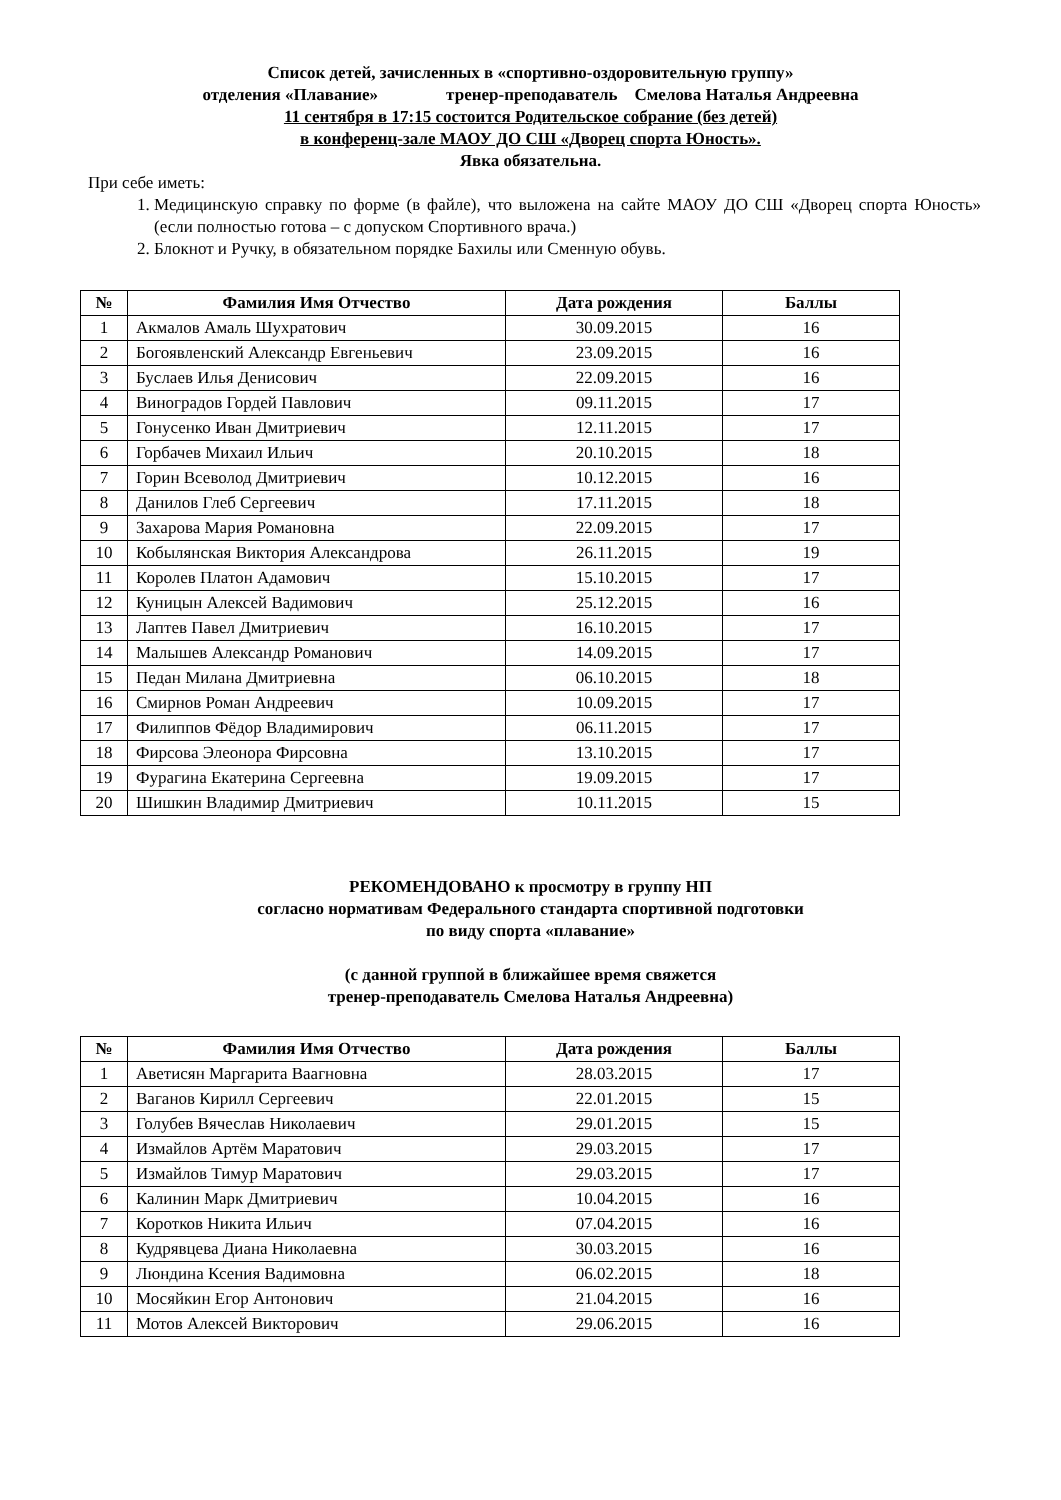Список детей, зачисленных в «спортивно-оздоровительную группу»
отделения «Плавание» тренер-преподаватель Смелова Наталья Андреевна
11 сентября в 17:15 состоится Родительское собрание (без детей)
в конференц-зале МАОУ ДО СШ «Дворец спорта Юность».
Явка обязательна.
При себе иметь:
1. Медицинскую справку по форме (в файле), что выложена на сайте МАОУ ДО СШ «Дворец спорта Юность» (если полностью готова – с допуском Спортивного врача.)
2. Блокнот и Ручку, в обязательном порядке Бахилы или Сменную обувь.
| № | Фамилия Имя Отчество | Дата рождения | Баллы |
| --- | --- | --- | --- |
| 1 | Акмалов Амаль Шухратович | 30.09.2015 | 16 |
| 2 | Богоявленский Александр Евгеньевич | 23.09.2015 | 16 |
| 3 | Буслаев Илья Денисович | 22.09.2015 | 16 |
| 4 | Виноградов Гордей Павлович | 09.11.2015 | 17 |
| 5 | Гонусенко Иван Дмитриевич | 12.11.2015 | 17 |
| 6 | Горбачев Михаил Ильич | 20.10.2015 | 18 |
| 7 | Горин Всеволод Дмитриевич | 10.12.2015 | 16 |
| 8 | Данилов Глеб Сергеевич | 17.11.2015 | 18 |
| 9 | Захарова Мария Романовна | 22.09.2015 | 17 |
| 10 | Кобылянская Виктория Александрова | 26.11.2015 | 19 |
| 11 | Королев Платон Адамович | 15.10.2015 | 17 |
| 12 | Куницын Алексей Вадимович | 25.12.2015 | 16 |
| 13 | Лаптев Павел Дмитриевич | 16.10.2015 | 17 |
| 14 | Малышев Александр Романович | 14.09.2015 | 17 |
| 15 | Педан Милана Дмитриевна | 06.10.2015 | 18 |
| 16 | Смирнов Роман Андреевич | 10.09.2015 | 17 |
| 17 | Филиппов Фёдор Владимирович | 06.11.2015 | 17 |
| 18 | Фирсова Элеонора Фирсовна | 13.10.2015 | 17 |
| 19 | Фурагина Екатерина Сергеевна | 19.09.2015 | 17 |
| 20 | Шишкин Владимир Дмитриевич | 10.11.2015 | 15 |
РЕКОМЕНДОВАНО к просмотру в группу НП
согласно нормативам Федерального стандарта спортивной подготовки
по виду спорта «плавание»
(с данной группой в ближайшее время свяжется
тренер-преподаватель Смелова Наталья Андреевна)
| № | Фамилия Имя Отчество | Дата рождения | Баллы |
| --- | --- | --- | --- |
| 1 | Аветисян Маргарита Ваагновна | 28.03.2015 | 17 |
| 2 | Ваганов Кирилл Сергеевич | 22.01.2015 | 15 |
| 3 | Голубев Вячеслав Николаевич | 29.01.2015 | 15 |
| 4 | Измайлов Артём Маратович | 29.03.2015 | 17 |
| 5 | Измайлов Тимур Маратович | 29.03.2015 | 17 |
| 6 | Калинин Марк Дмитриевич | 10.04.2015 | 16 |
| 7 | Коротков Никита Ильич | 07.04.2015 | 16 |
| 8 | Кудрявцева Диана Николаевна | 30.03.2015 | 16 |
| 9 | Люндина Ксения Вадимовна | 06.02.2015 | 18 |
| 10 | Мосяйкин Егор Антонович | 21.04.2015 | 16 |
| 11 | Мотов Алексей Викторович | 29.06.2015 | 16 |